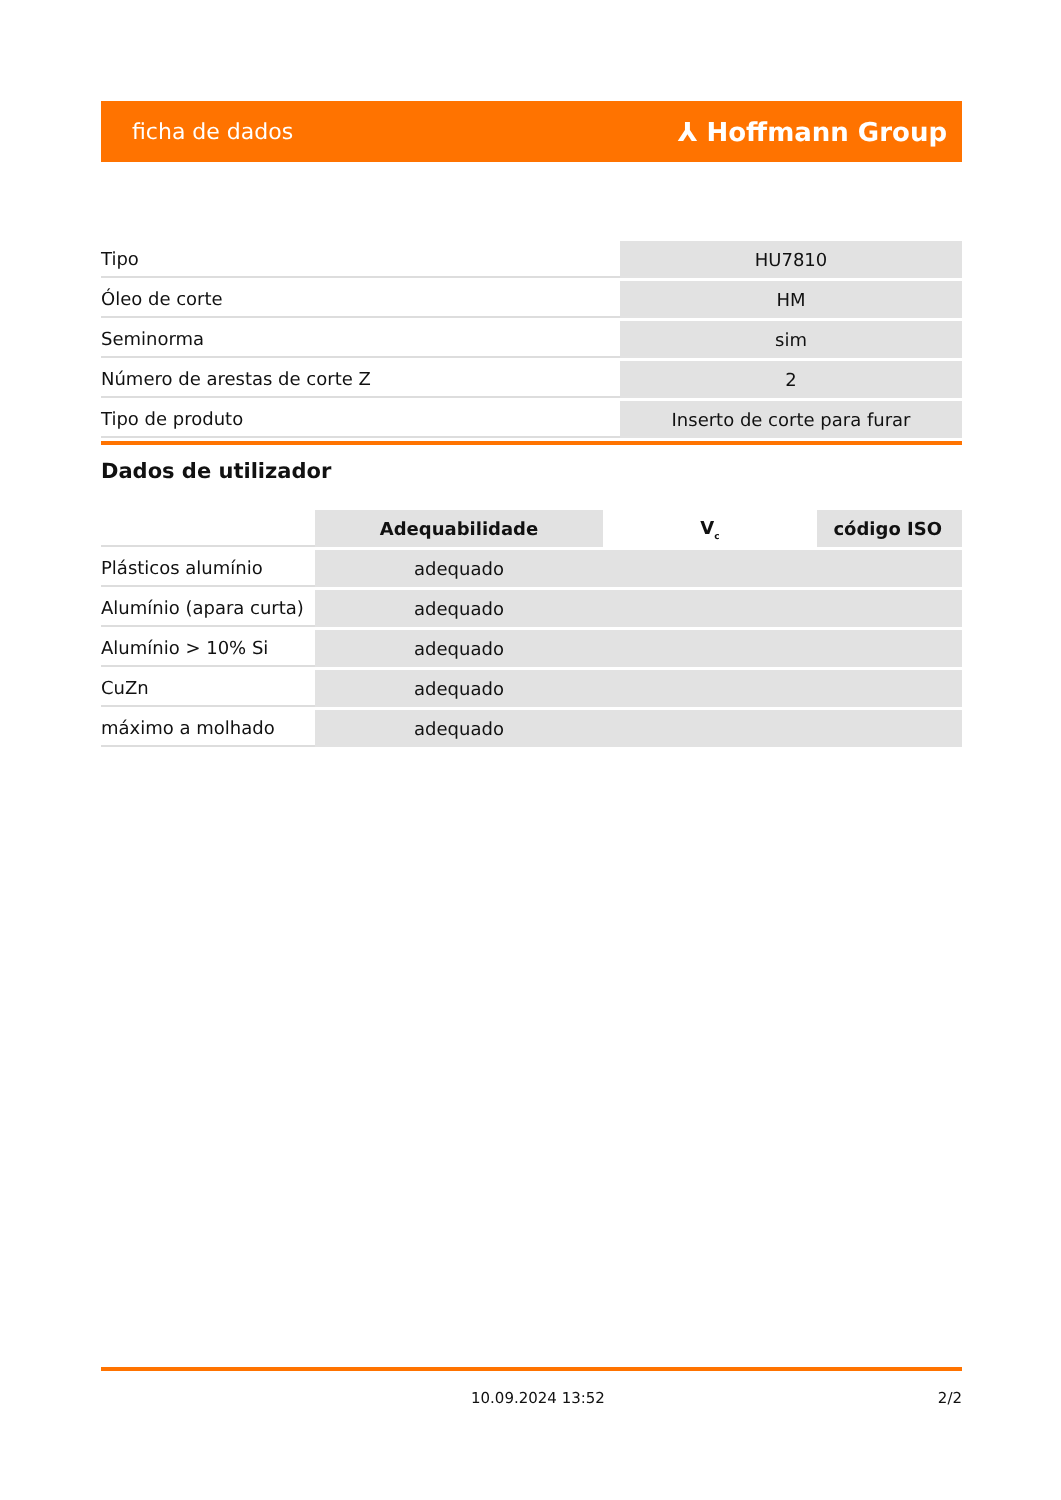ficha de dados ⅄ Hoffmann Group
| Tipo | HU7810 |
| Óleo de corte | HM |
| Seminorma | sim |
| Número de arestas de corte Z | 2 |
| Tipo de produto | Inserto de corte para furar |
Dados de utilizador
| | Adequabilidade | V<sub>c</sub> | código ISO |
| Plásticos alumínio | adequado | | |
| Alumínio (apara curta) | adequado | | |
| Alumínio > 10% Si | adequado | | |
| CuZn | adequado | | |
| máximo a molhado | adequado | | |
10.09.2024 13:52 2/2